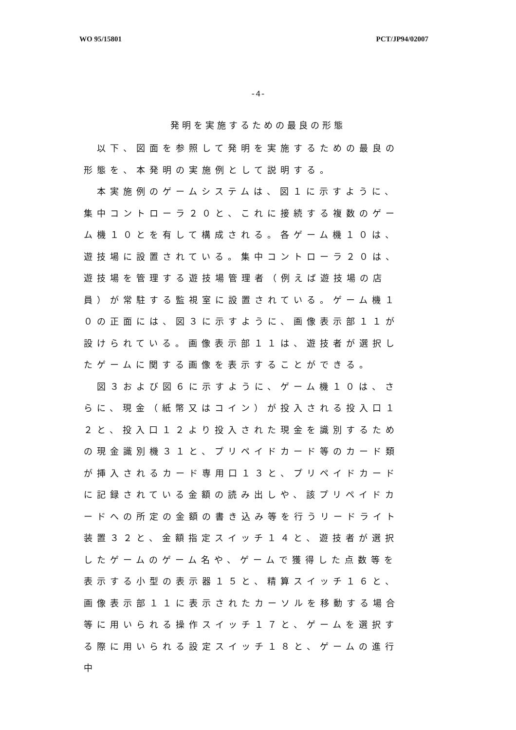WO 95/15801 PCT/JP94/02007
-4-
発明を実施するための最良の形態
　以下、図面を参照して発明を実施するための最良の形態を、本発明の実施例として説明する。
　本実施例のゲームシステムは、図１に示すように、集中コントローラ２０と、これに接続する複数のゲーム機１０とを有して構成される。各ゲーム機１０は、遊技場に設置されている。集中コントローラ２０は、遊技場を管理する遊技場管理者（例えば遊技場の店員）が常駐する監視室に設置されている。ゲーム機１０の正面には、図３に示すように、画像表示部１１が設けられている。画像表示部１１は、遊技者が選択したゲームに関する画像を表示することができる。
　図３および図６に示すように、ゲーム機１０は、さらに、現金（紙幣又はコイン）が投入される投入口１２と、投入口１２より投入された現金を識別するための現金識別機３１と、プリペイドカード等のカード類が挿入されるカード専用口１３と、プリペイドカードに記録されている金額の読み出しや、該プリペイドカードへの所定の金額の書き込み等を行うリードライト装置３２と、金額指定スイッチ１４と、遊技者が選択したゲームのゲーム名や、ゲームで獲得した点数等を表示する小型の表示器１５と、精算スイッチ１６と、画像表示部１１に表示されたカーソルを移動する場合等に用いられる操作スイッチ１７と、ゲームを選択する際に用いられる設定スイッチ１８と、ゲームの進行中